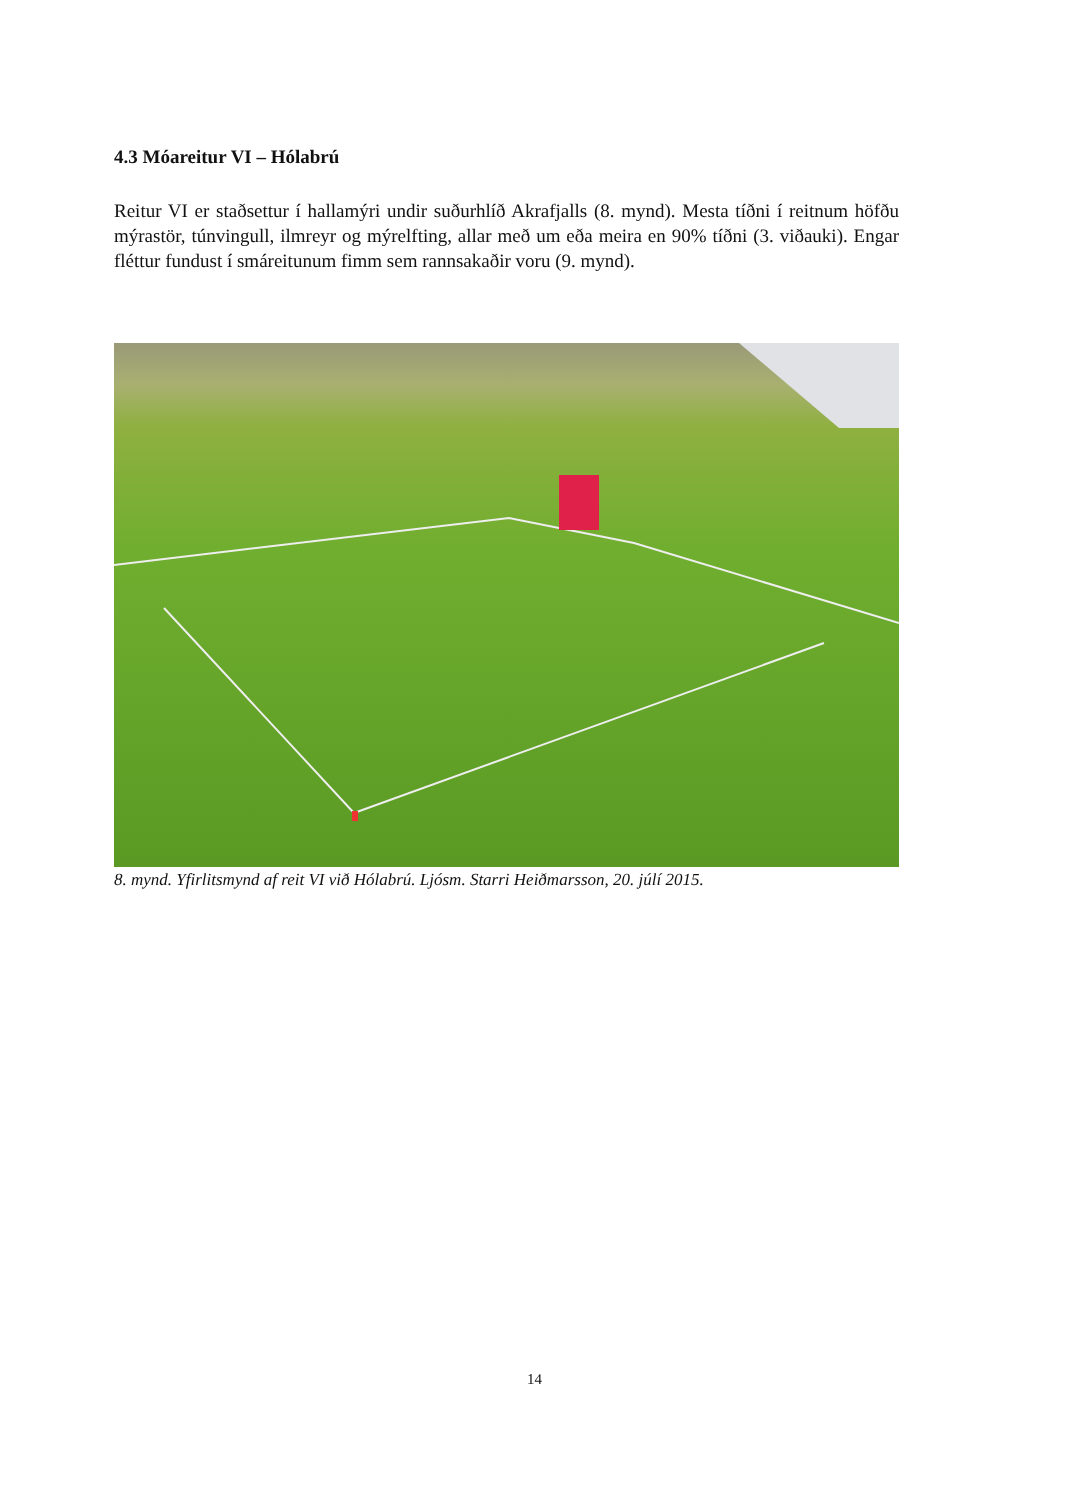4.3 Móareitur VI – Hólabrú
Reitur VI er staðsettur í hallamýri undir suðurhlíð Akrafjalls (8. mynd). Mesta tíðni í reitnum höfðu mýrastör, túnvingull, ilmreyr og mýrelfting, allar með um eða meira en 90% tíðni (3. viðauki). Engar fléttur fundust í smáreitunum fimm sem rannsakaðir voru (9. mynd).
8. mynd. Yfirlitsmynd af reit VI við Hólabrú. Ljósm. Starri Heiðmarsson, 20. júlí 2015.
14